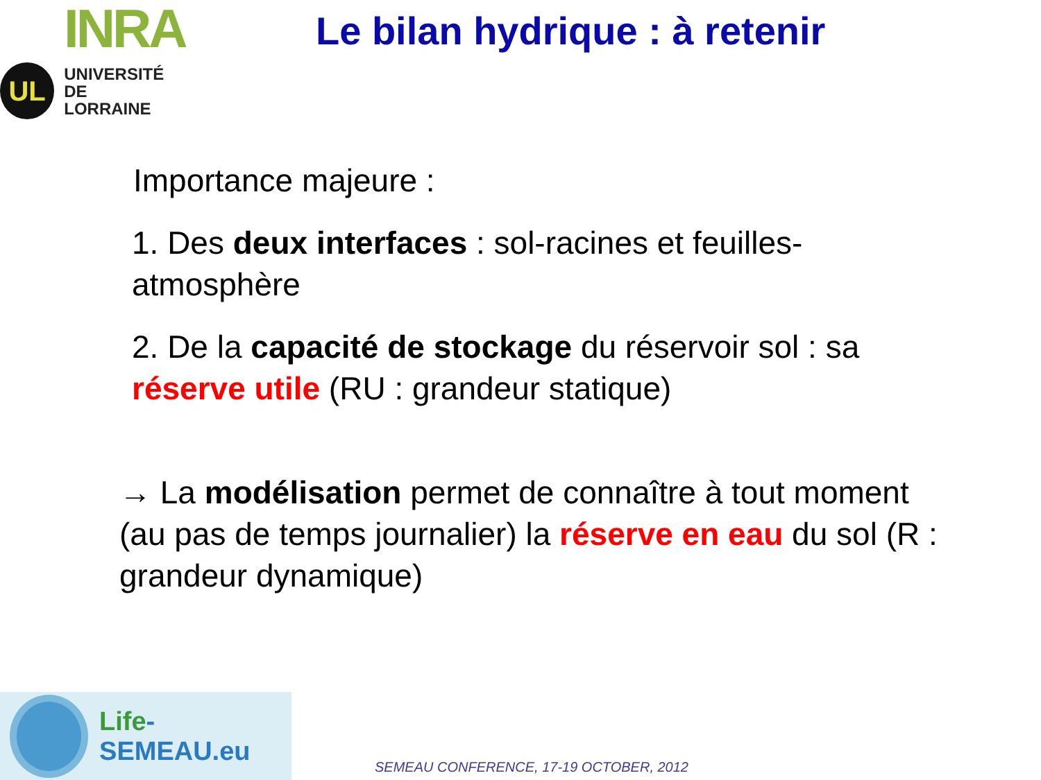INRA
UL
UNIVERSITÉ
DE LORRAINE
Le bilan hydrique : à retenir
Importance majeure :
1. Des deux interfaces : sol-racines et feuilles-atmosphère
2. De la capacité de stockage du réservoir sol : sa réserve utile (RU : grandeur statique)
→ La modélisation permet de connaître à tout moment (au pas de temps journalier) la réserve en eau du sol (R : grandeur dynamique)
Life-SEMEAU.eu
SEMEAU CONFERENCE, 17-19 OCTOBER, 2012